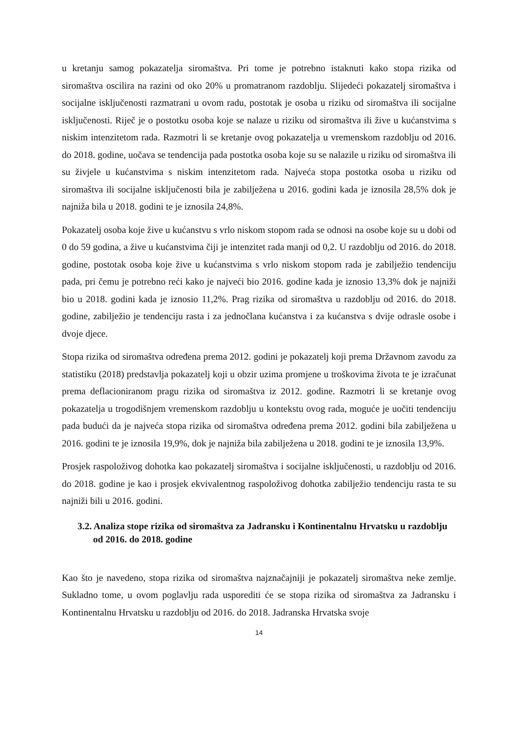u kretanju samog pokazatelja siromaštva. Pri tome je potrebno istaknuti kako stopa rizika od siromaštva oscilira na razini od oko 20% u promatranom razdoblju. Slijedeći pokazatelj siromaštva i socijalne isključenosti razmatrani u ovom radu, postotak je osoba u riziku od siromaštva ili socijalne isključenosti. Riječ je o postotku osoba koje se nalaze u riziku od siromaštva ili žive u kućanstvima s niskim intenzitetom rada. Razmotri li se kretanje ovog pokazatelja u vremenskom razdoblju od 2016. do 2018. godine, uočava se tendencija pada postotka osoba koje su se nalazile u riziku od siromaštva ili su živjele u kućanstvima s niskim intenzitetom rada. Najveća stopa postotka osoba u riziku od siromaštva ili socijalne isključenosti bila je zabilježena u 2016. godini kada je iznosila 28,5% dok je najniža bila u 2018. godini te je iznosila 24,8%.
Pokazatelj osoba koje žive u kućanstvu s vrlo niskom stopom rada se odnosi na osobe koje su u dobi od 0 do 59 godina, a žive u kućanstvima čiji je intenzitet rada manji od 0,2. U razdoblju od 2016. do 2018. godine, postotak osoba koje žive u kućanstvima s vrlo niskom stopom rada je zabilježio tendenciju pada, pri čemu je potrebno reći kako je najveći bio 2016. godine kada je iznosio 13,3% dok je najniži bio u 2018. godini kada je iznosio 11,2%. Prag rizika od siromaštva u razdoblju od 2016. do 2018. godine, zabilježio je tendenciju rasta i za jednočlana kućanstva i za kućanstva s dvije odrasle osobe i dvoje djece.
Stopa rizika od siromaštva određena prema 2012. godini je pokazatelj koji prema Državnom zavodu za statistiku (2018) predstavlja pokazatelj koji u obzir uzima promjene u troškovima života te je izračunat prema deflacioniranom pragu rizika od siromaštva iz 2012. godine. Razmotri li se kretanje ovog pokazatelja u trogodišnjem vremenskom razdoblju u kontekstu ovog rada, moguće je uočiti tendenciju pada budući da je najveća stopa rizika od siromaštva određena prema 2012. godini bila zabilježena u 2016. godini te je iznosila 19,9%, dok je najniža bila zabilježena u 2018. godini te je iznosila 13,9%.
Prosjek raspoloživog dohotka kao pokazatelj siromaštva i socijalne isključenosti, u razdoblju od 2016. do 2018. godine je kao i prosjek ekvivalentnog raspoloživog dohotka zabilježio tendenciju rasta te su najniži bili u 2016. godini.
3.2. Analiza stope rizika od siromaštva za Jadransku i Kontinentalnu Hrvatsku u razdoblju od 2016. do 2018. godine
Kao što je navedeno, stopa rizika od siromaštva najznačajniji je pokazatelj siromaštva neke zemlje. Sukladno tome, u ovom poglavlju rada usporediti će se stopa rizika od siromaštva za Jadransku i Kontinentalnu Hrvatsku u razdoblju od 2016. do 2018. Jadranska Hrvatska svoje
14